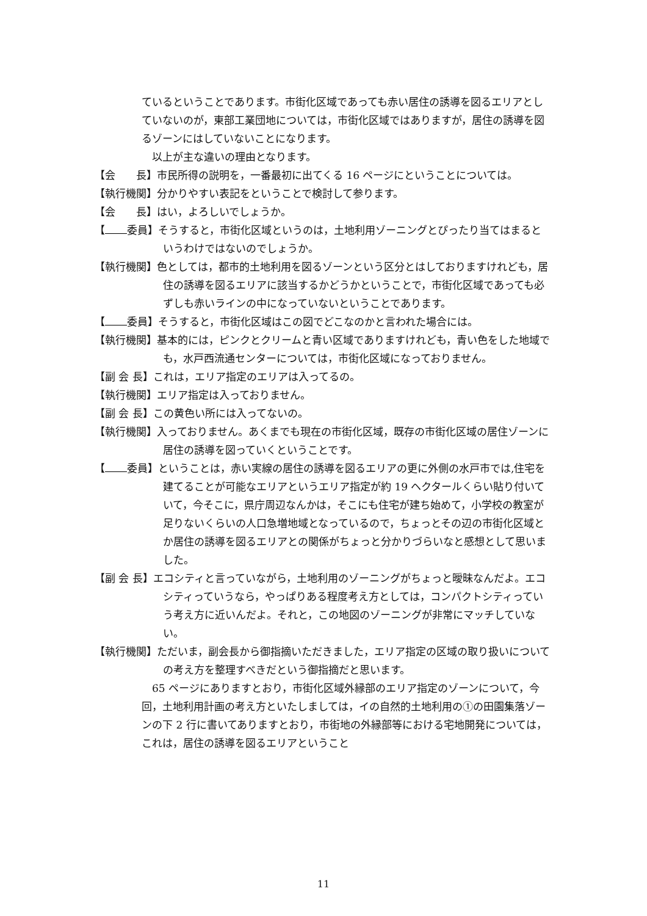ているということであります。市街化区域であっても赤い居住の誘導を図るエリアとしていないのが，東部工業団地については，市街化区域ではありますが，居住の誘導を図るゾーンにはしていないことになります。
　以上が主な違いの理由となります。
【会　　長】市民所得の説明を，一番最初に出てくる 16 ページにということについては。
【執行機関】分かりやすい表記をということで検討して参ります。
【会　　長】はい，よろしいでしょうか。
【 委員】そうすると，市街化区域というのは，土地利用ゾーニングとぴったり当てはまるというわけではないのでしょうか。
【執行機関】色としては，都市的土地利用を図るゾーンという区分とはしておりますけれども，居住の誘導を図るエリアに該当するかどうかということで，市街化区域であっても必ずしも赤いラインの中になっていないということであります。
【 委員】そうすると，市街化区域はこの図でどこなのかと言われた場合には。
【執行機関】基本的には，ピンクとクリームと青い区域でありますけれども，青い色をした地域でも，水戸西流通センターについては，市街化区域になっておりません。
【副 会 長】これは，エリア指定のエリアは入ってるの。
【執行機関】エリア指定は入っておりません。
【副 会 長】この黄色い所には入ってないの。
【執行機関】入っておりません。あくまでも現在の市街化区域，既存の市街化区域の居住ゾーンに居住の誘導を図っていくということです。
【 委員】ということは，赤い実線の居住の誘導を図るエリアの更に外側の水戸市では,住宅を建てることが可能なエリアというエリア指定が約 19 ヘクタールくらい貼り付いていて，今そこに，県庁周辺なんかは，そこにも住宅が建ち始めて，小学校の教室が足りないくらいの人口急増地域となっているので，ちょっとその辺の市街化区域とか居住の誘導を図るエリアとの関係がちょっと分かりづらいなと感想として思いました。
【副 会 長】エコシティと言っていながら，土地利用のゾーニングがちょっと曖昧なんだよ。エコシティっていうなら，やっぱりある程度考え方としては，コンパクトシティっていう考え方に近いんだよ。それと，この地図のゾーニングが非常にマッチしていない。
【執行機関】ただいま，副会長から御指摘いただきました，エリア指定の区域の取り扱いについての考え方を整理すべきだという御指摘だと思います。
　65 ページにありますとおり，市街化区域外縁部のエリア指定のゾーンについて，今回，土地利用計画の考え方といたしましては，イの自然的土地利用の①の田園集落ゾーンの下 2 行に書いてありますとおり，市街地の外縁部等における宅地開発については，これは，居住の誘導を図るエリアということ
11